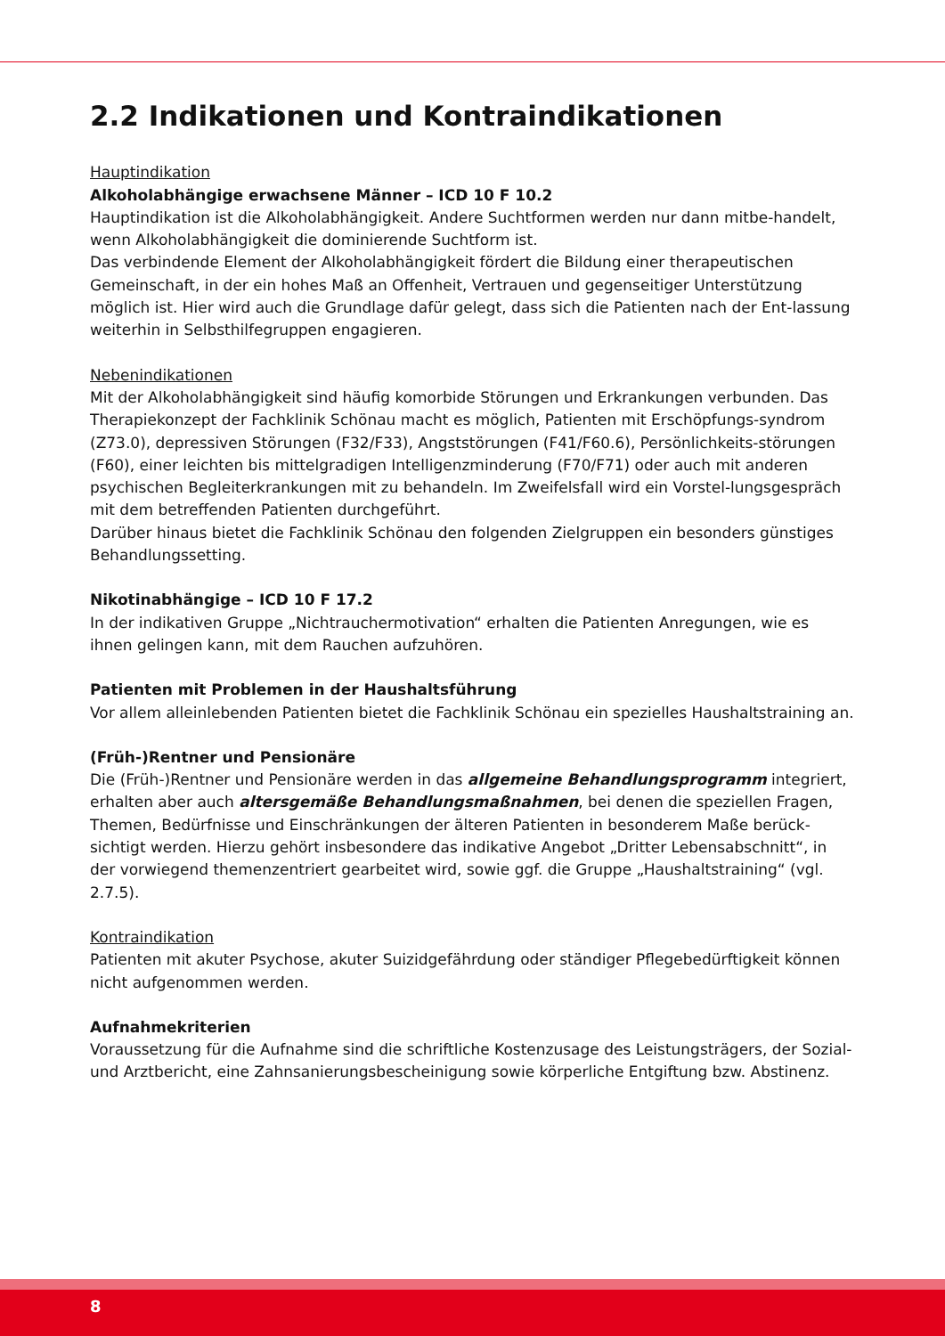2.2 Indikationen und Kontraindikationen
Hauptindikation
Alkoholabhängige erwachsene Männer – ICD 10 F 10.2
Hauptindikation ist die Alkoholabhängigkeit. Andere Suchtformen werden nur dann mitbe-handelt, wenn Alkoholabhängigkeit die dominierende Suchtform ist.
Das verbindende Element der Alkoholabhängigkeit fördert die Bildung einer therapeutischen Gemeinschaft, in der ein hohes Maß an Offenheit, Vertrauen und gegenseitiger Unterstützung möglich ist. Hier wird auch die Grundlage dafür gelegt, dass sich die Patienten nach der Ent-lassung weiterhin in Selbsthilfegruppen engagieren.
Nebenindikationen
Mit der Alkoholabhängigkeit sind häufig komorbide Störungen und Erkrankungen verbunden. Das Therapiekonzept der Fachklinik Schönau macht es möglich, Patienten mit Erschöpfungs-syndrom (Z73.0), depressiven Störungen (F32/F33), Angststörungen (F41/F60.6), Persönlichkeits-störungen (F60), einer leichten bis mittelgradigen Intelligenzminderung (F70/F71) oder auch mit anderen psychischen Begleiterkrankungen mit zu behandeln. Im Zweifelsfall wird ein Vorstel-lungsgespräch mit dem betreffenden Patienten durchgeführt.
Darüber hinaus bietet die Fachklinik Schönau den folgenden Zielgruppen ein besonders günstiges Behandlungssetting.
Nikotinabhängige – ICD 10 F 17.2
In der indikativen Gruppe „Nichtrauchermotivation“ erhalten die Patienten Anregungen, wie es ihnen gelingen kann, mit dem Rauchen aufzuhören.
Patienten mit Problemen in der Haushaltsführung
Vor allem alleinlebenden Patienten bietet die Fachklinik Schönau ein spezielles Haushaltstraining an.
(Früh-)Rentner und Pensionäre
Die (Früh-)Rentner und Pensionäre werden in das allgemeine Behandlungsprogramm integriert, erhalten aber auch altersgemäße Behandlungsmaßnahmen, bei denen die speziellen Fragen, Themen, Bedürfnisse und Einschränkungen der älteren Patienten in besonderem Maße berück-sichtigt werden. Hierzu gehört insbesondere das indikative Angebot „Dritter Lebensabschnitt“, in der vorwiegend themenzentriert gearbeitet wird, sowie ggf. die Gruppe „Haushaltstraining“ (vgl. 2.7.5).
Kontraindikation
Patienten mit akuter Psychose, akuter Suizidgefährdung oder ständiger Pflegebedürftigkeit können nicht aufgenommen werden.
Aufnahmekriterien
Voraussetzung für die Aufnahme sind die schriftliche Kostenzusage des Leistungsträgers, der Sozial- und Arztbericht, eine Zahnsanierungsbescheinigung sowie körperliche Entgiftung bzw. Abstinenz.
8